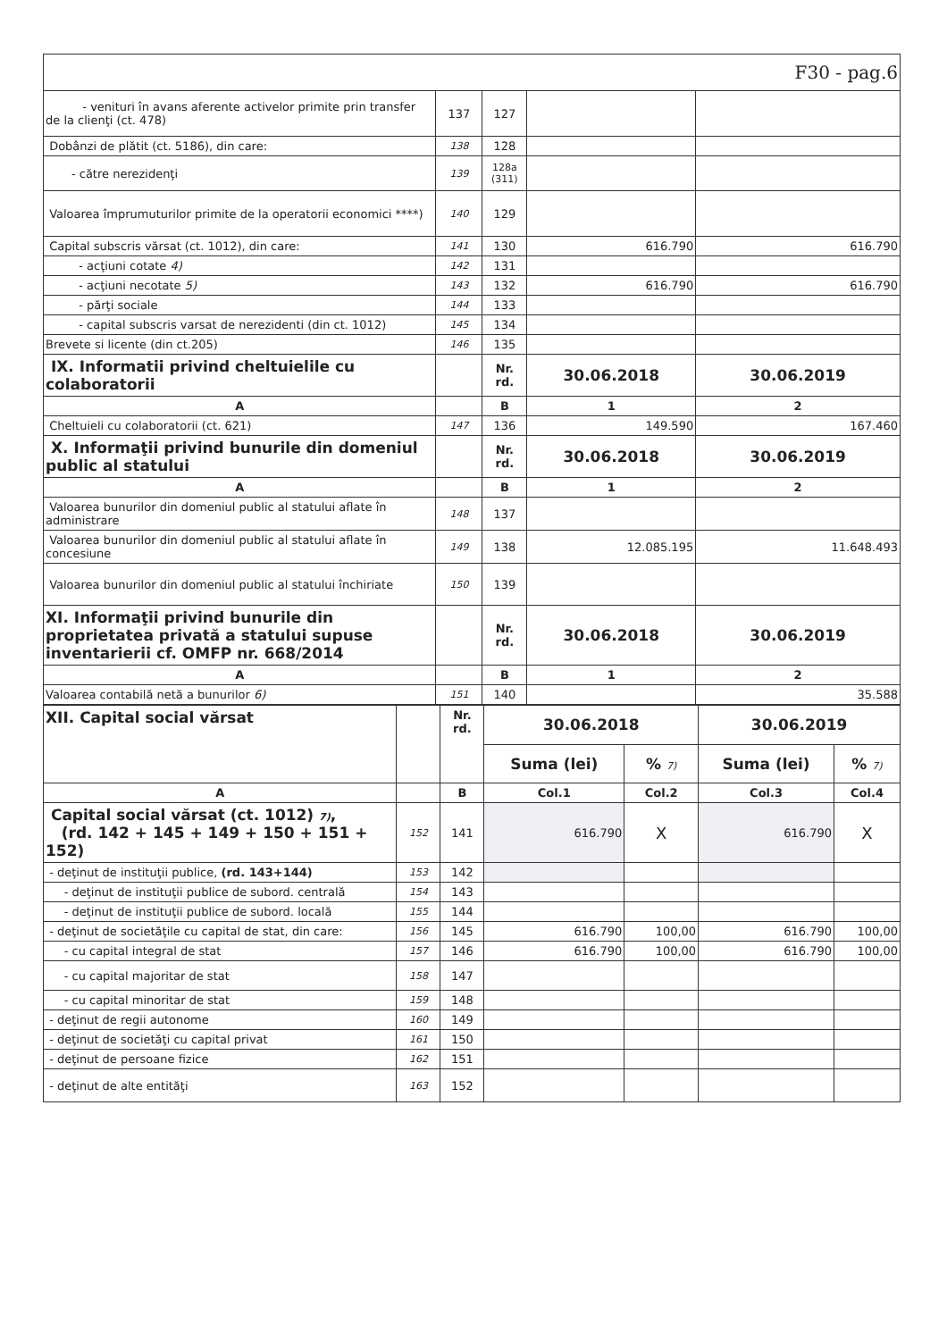| F30 - pag.6 | | | | |
| - venituri în avans aferente activelor primite prin transfer de la clienţi (ct. 478) | 137 | 127 | | |
| Dobânzi de plătit (ct. 5186), din care: | 138 | 128 | | |
| - către nerezidenţi | 139 | 128a (311) | | |
| Valoarea împrumuturilor primite de la operatorii economici ****) | 140 | 129 | | |
| Capital subscris vărsat (ct. 1012), din care: | 141 | 130 | 616.790 | 616.790 |
| - acţiuni cotate 4) | 142 | 131 | | |
| - acţiuni necotate 5) | 143 | 132 | 616.790 | 616.790 |
| - părţi sociale | 144 | 133 | | |
| - capital subscris varsat de nerezidenti (din ct. 1012) | 145 | 134 | | |
| Brevete si licente (din ct.205) | 146 | 135 | | |
| IX. Informatii privind cheltuielile cu colaboratorii | | Nr. rd. | 30.06.2018 | 30.06.2019 |
| A | | B | 1 | 2 |
| Cheltuieli cu colaboratorii (ct. 621) | 147 | 136 | 149.590 | 167.460 |
| X. Informaţii privind bunurile din domeniul public al statului | | Nr. rd. | 30.06.2018 | 30.06.2019 |
| A | | B | 1 | 2 |
| Valoarea bunurilor din domeniul public al statului aflate în administrare | 148 | 137 | | |
| Valoarea bunurilor din domeniul public al statului aflate în concesiune | 149 | 138 | 12.085.195 | 11.648.493 |
| Valoarea bunurilor din domeniul public al statului închiriate | 150 | 139 | | |
| XI. Informaţii privind bunurile din proprietatea privată a statului supuse inventarierii cf. OMFP nr. 668/2014 | | Nr. rd. | 30.06.2018 | 30.06.2019 |
| A | | B | 1 | 2 |
| Valoarea contabilă netă a bunurilor 6) | 151 | 140 | | 35.588 |
| XII. Capital social vărsat | | Nr. rd. | 30.06.2018 | | 30.06.2019 | |
| | | | Suma (lei) | % 7) | Suma (lei) | % 7) |
| A | | B | Col.1 | Col.2 | Col.3 | Col.4 |
| Capital social vărsat (ct. 1012) 7) , (rd. 142 + 145 + 149 + 150 + 151 + 152) | 152 | 141 | 616.790 | X | 616.790 | X |
| - deţinut de instituţii publice, (rd. 143+144) | 153 | 142 | | | | |
| - deţinut de instituţii publice de subord. centrală | 154 | 143 | | | | |
| - deţinut de instituţii publice de subord. locală | 155 | 144 | | | | |
| - deţinut de societăţile cu capital de stat, din care: | 156 | 145 | 616.790 | 100,00 | 616.790 | 100,00 |
| - cu capital integral de stat | 157 | 146 | 616.790 | 100,00 | 616.790 | 100,00 |
| - cu capital majoritar de stat | 158 | 147 | | | | |
| - cu capital minoritar de stat | 159 | 148 | | | | |
| - deţinut de regii autonome | 160 | 149 | | | | |
| - deţinut de societăţi cu capital privat | 161 | 150 | | | | |
| - deţinut de persoane fizice | 162 | 151 | | | | |
| - deţinut de alte entităţi | 163 | 152 | | | | |